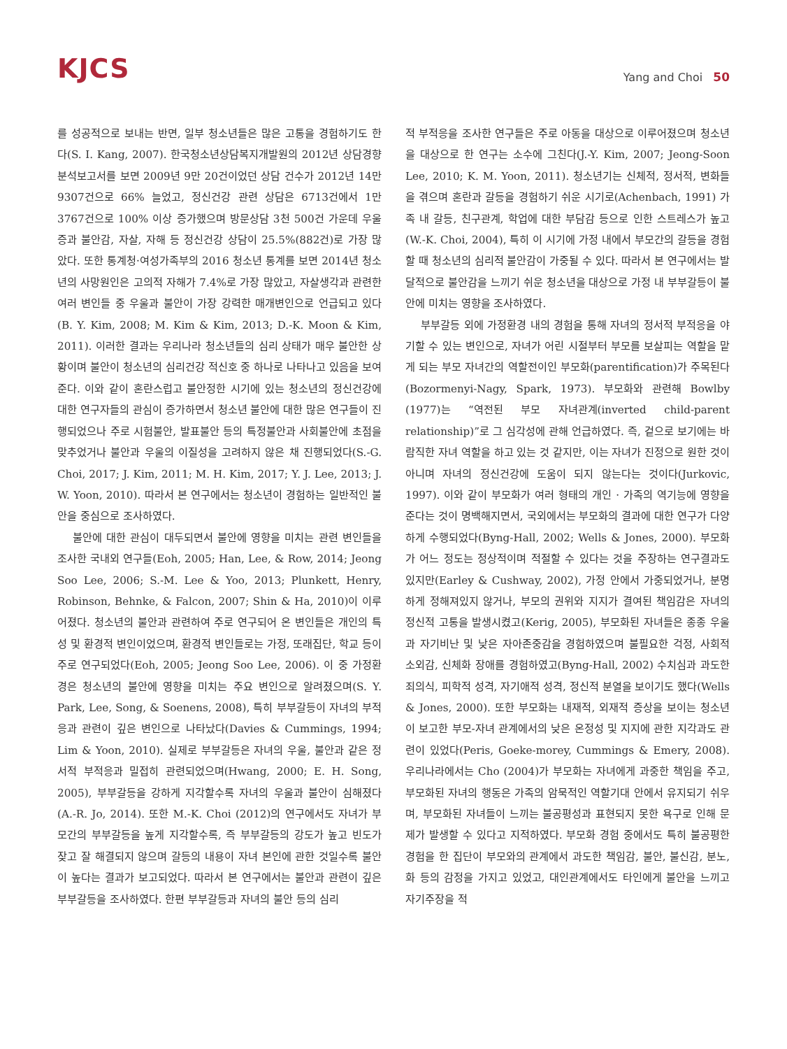KJCS
Yang and Choi 50
를 성공적으로 보내는 반면, 일부 청소년들은 많은 고통을 경험하기도 한다(S. I. Kang, 2007). 한국청소년상담복지개발원의 2012년 상담경향 분석보고서를 보면 2009년 9만 20건이었던 상담 건수가 2012년 14만 9307건으로 66% 늘었고, 정신건강 관련 상담은 6713건에서 1만 3767건으로 100% 이상 증가했으며 방문상담 3천 500건 가운데 우울증과 불안감, 자살, 자해 등 정신건강 상담이 25.5%(882건)로 가장 많았다. 또한 통계청·여성가족부의 2016 청소년 통계를 보면 2014년 청소년의 사망원인은 고의적 자해가 7.4%로 가장 많았고, 자살생각과 관련한 여러 변인들 중 우울과 불안이 가장 강력한 매개변인으로 언급되고 있다(B. Y. Kim, 2008; M. Kim & Kim, 2013; D.-K. Moon & Kim, 2011). 이러한 결과는 우리나라 청소년들의 심리 상태가 매우 불안한 상황이며 불안이 청소년의 심리건강 적신호 중 하나로 나타나고 있음을 보여준다. 이와 같이 혼란스럽고 불안정한 시기에 있는 청소년의 정신건강에 대한 연구자들의 관심이 증가하면서 청소년 불안에 대한 많은 연구들이 진행되었으나 주로 시험불안, 발표불안 등의 특정불안과 사회불안에 초점을 맞추었거나 불안과 우울의 이질성을 고려하지 않은 채 진행되었다(S.-G. Choi, 2017; J. Kim, 2011; M. H. Kim, 2017; Y. J. Lee, 2013; J. W. Yoon, 2010). 따라서 본 연구에서는 청소년이 경험하는 일반적인 불안을 중심으로 조사하였다.
불안에 대한 관심이 대두되면서 불안에 영향을 미치는 관련 변인들을 조사한 국내외 연구들(Eoh, 2005; Han, Lee, & Row, 2014; Jeong Soo Lee, 2006; S.-M. Lee & Yoo, 2013; Plunkett, Henry, Robinson, Behnke, & Falcon, 2007; Shin & Ha, 2010)이 이루어졌다. 청소년의 불안과 관련하여 주로 연구되어 온 변인들은 개인의 특성 및 환경적 변인이었으며, 환경적 변인들로는 가정, 또래집단, 학교 등이 주로 연구되었다(Eoh, 2005; Jeong Soo Lee, 2006). 이 중 가정환경은 청소년의 불안에 영향을 미치는 주요 변인으로 알려졌으며(S. Y. Park, Lee, Song, & Soenens, 2008), 특히 부부갈등이 자녀의 부적응과 관련이 깊은 변인으로 나타났다(Davies & Cummings, 1994; Lim & Yoon, 2010). 실제로 부부갈등은 자녀의 우울, 불안과 같은 정서적 부적응과 밀접히 관련되었으며(Hwang, 2000; E. H. Song, 2005), 부부갈등을 강하게 지각할수록 자녀의 우울과 불안이 심해졌다(A.-R. Jo, 2014). 또한 M.-K. Choi (2012)의 연구에서도 자녀가 부모간의 부부갈등을 높게 지각할수록, 즉 부부갈등의 강도가 높고 빈도가 잦고 잘 해결되지 않으며 갈등의 내용이 자녀 본인에 관한 것일수록 불안이 높다는 결과가 보고되었다. 따라서 본 연구에서는 불안과 관련이 깊은 부부갈등을 조사하였다. 한편 부부갈등과 자녀의 불안 등의 심리
적 부적응을 조사한 연구들은 주로 아동을 대상으로 이루어졌으며 청소년을 대상으로 한 연구는 소수에 그친다(J.-Y. Kim, 2007; Jeong-Soon Lee, 2010; K. M. Yoon, 2011). 청소년기는 신체적, 정서적, 변화들을 겪으며 혼란과 갈등을 경험하기 쉬운 시기로(Achenbach, 1991) 가족 내 갈등, 친구관계, 학업에 대한 부담감 등으로 인한 스트레스가 높고(W.-K. Choi, 2004), 특히 이 시기에 가정 내에서 부모간의 갈등을 경험할 때 청소년의 심리적 불안감이 가중될 수 있다. 따라서 본 연구에서는 발달적으로 불안감을 느끼기 쉬운 청소년을 대상으로 가정 내 부부갈등이 불안에 미치는 영향을 조사하였다.
부부갈등 외에 가정환경 내의 경험을 통해 자녀의 정서적 부적응을 야기할 수 있는 변인으로, 자녀가 어린 시절부터 부모를 보살피는 역할을 맡게 되는 부모 자녀간의 역할전이인 부모화(parentification)가 주목된다(Bozormenyi-Nagy, Spark, 1973). 부모화와 관련해 Bowlby (1977)는 “역전된 부모 자녀관계(inverted child-parent relationship)”로 그 심각성에 관해 언급하였다. 즉, 겉으로 보기에는 바람직한 자녀 역할을 하고 있는 것 같지만, 이는 자녀가 진정으로 원한 것이 아니며 자녀의 정신건강에 도움이 되지 않는다는 것이다(Jurkovic, 1997). 이와 같이 부모화가 여러 형태의 개인 · 가족의 역기능에 영향을 준다는 것이 명백해지면서, 국외에서는 부모화의 결과에 대한 연구가 다양하게 수행되었다(Byng-Hall, 2002; Wells & Jones, 2000). 부모화가 어느 정도는 정상적이며 적절할 수 있다는 것을 주장하는 연구결과도 있지만(Earley & Cushway, 2002), 가정 안에서 가중되었거나, 분명하게 정해져있지 않거나, 부모의 권위와 지지가 결여된 책임감은 자녀의 정신적 고통을 발생시켰고(Kerig, 2005), 부모화된 자녀들은 종종 우울과 자기비난 및 낮은 자아존중감을 경험하였으며 불필요한 걱정, 사회적 소외감, 신체화 장애를 경험하였고(Byng-Hall, 2002) 수치심과 과도한 죄의식, 피학적 성격, 자기애적 성격, 정신적 분열을 보이기도 했다(Wells & Jones, 2000). 또한 부모화는 내재적, 외재적 증상을 보이는 청소년이 보고한 부모-자녀 관계에서의 낮은 온정성 및 지지에 관한 지각과도 관련이 있었다(Peris, Goeke-morey, Cummings & Emery, 2008). 우리나라에서는 Cho (2004)가 부모화는 자녀에게 과중한 책임을 주고, 부모화된 자녀의 행동은 가족의 암묵적인 역할기대 안에서 유지되기 쉬우며, 부모화된 자녀들이 느끼는 불공평성과 표현되지 못한 욕구로 인해 문제가 발생할 수 있다고 지적하였다. 부모화 경험 중에서도 특히 불공평한 경험을 한 집단이 부모와의 관계에서 과도한 책임감, 불안, 불신감, 분노, 화 등의 감정을 가지고 있었고, 대인관계에서도 타인에게 불안을 느끼고 자기주장을 적